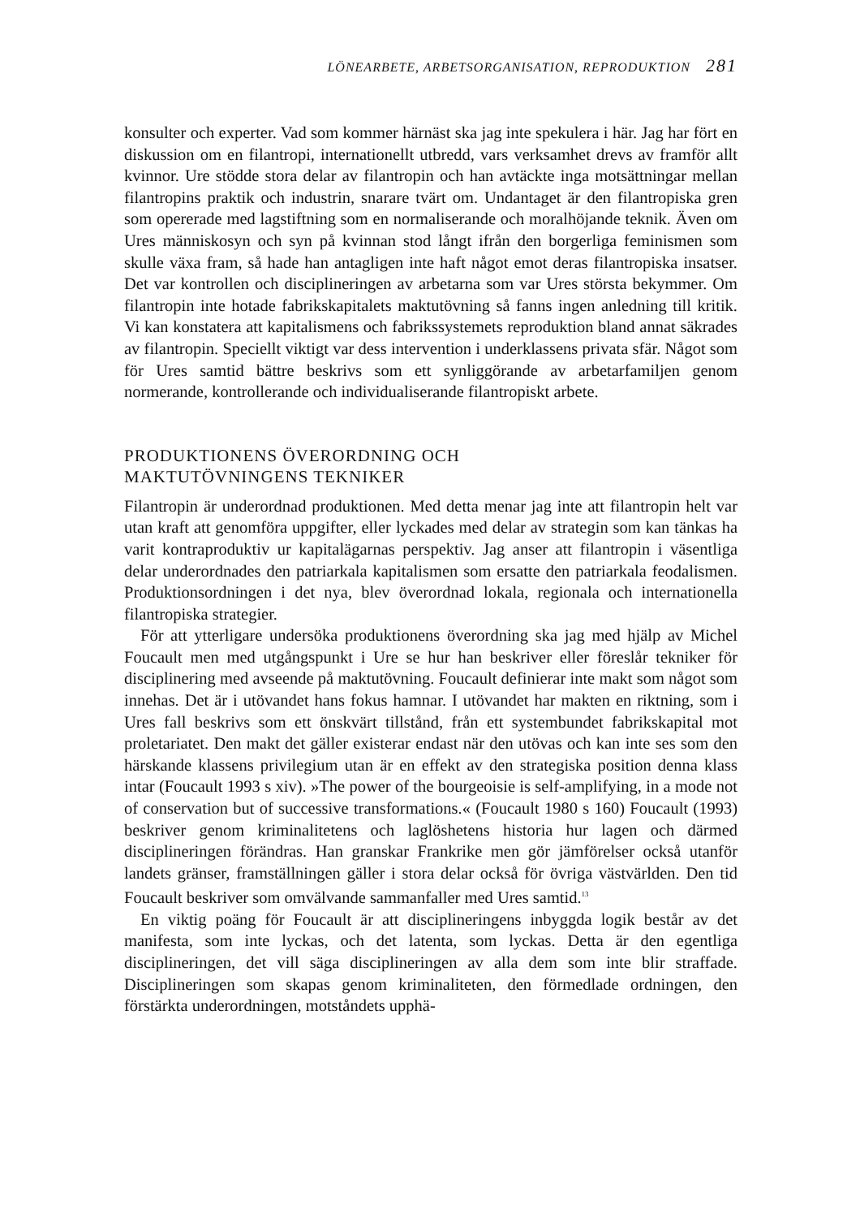LÖNEARBETE, ARBETSORGANISATION, REPRODUKTION 281
konsulter och experter. Vad som kommer härnäst ska jag inte spekulera i här. Jag har fört en diskussion om en filantropi, internationellt utbredd, vars verksamhet drevs av framför allt kvinnor. Ure stödde stora delar av filantropin och han avtäckte inga motsättningar mellan filantropins praktik och industrin, snarare tvärt om. Undantaget är den filantropiska gren som opererade med lagstiftning som en normaliserande och moralhöjande teknik. Även om Ures människosyn och syn på kvinnan stod långt ifrån den borgerliga feminismen som skulle växa fram, så hade han antagligen inte haft något emot deras filantropiska insatser. Det var kontrollen och disciplineringen av arbetarna som var Ures största bekymmer. Om filantropin inte hotade fabrikskapitalets maktutövning så fanns ingen anledning till kritik. Vi kan konstatera att kapitalismens och fabrikssystemets reproduktion bland annat säkrades av filantropin. Speciellt viktigt var dess intervention i underklassens privata sfär. Något som för Ures samtid bättre beskrivs som ett synliggörande av arbetarfamiljen genom normerande, kontrollerande och individualiserande filantropiskt arbete.
PRODUKTIONENS ÖVERORDNING OCH
MAKTUTÖVNINGENS TEKNIKER
Filantropin är underordnad produktionen. Med detta menar jag inte att filantropin helt var utan kraft att genomföra uppgifter, eller lyckades med delar av strategin som kan tänkas ha varit kontraproduktiv ur kapitalägarnas perspektiv. Jag anser att filantropin i väsentliga delar underordnades den patriarkala kapitalismen som ersatte den patriarkala feodalismen. Produktionsordningen i det nya, blev överordnad lokala, regionala och internationella filantropiska strategier.
För att ytterligare undersöka produktionens överordning ska jag med hjälp av Michel Foucault men med utgångspunkt i Ure se hur han beskriver eller föreslår tekniker för disciplinering med avseende på maktutövning. Foucault definierar inte makt som något som innehas. Det är i utövandet hans fokus hamnar. I utövandet har makten en riktning, som i Ures fall beskrivs som ett önskvärt tillstånd, från ett systembundet fabrikskapital mot proletariatet. Den makt det gäller existerar endast när den utövas och kan inte ses som den härskande klassens privilegium utan är en effekt av den strategiska position denna klass intar (Foucault 1993 s xiv). »The power of the bourgeoisie is self-amplifying, in a mode not of conservation but of successive transformations.« (Foucault 1980 s 160) Foucault (1993) beskriver genom kriminalitetens och laglöshetens historia hur lagen och därmed disciplineringen förändras. Han granskar Frankrike men gör jämförelser också utanför landets gränser, framställningen gäller i stora delar också för övriga västvärlden. Den tid Foucault beskriver som omvälvande sammanfaller med Ures samtid.<sup>13</sup>
En viktig poäng för Foucault är att disciplineringens inbyggda logik består av det manifesta, som inte lyckas, och det latenta, som lyckas. Detta är den egentliga disciplineringen, det vill säga disciplineringen av alla dem som inte blir straffade. Disciplineringen som skapas genom kriminaliteten, den förmedlade ordningen, den förstärkta underordningen, motståndets upphä-